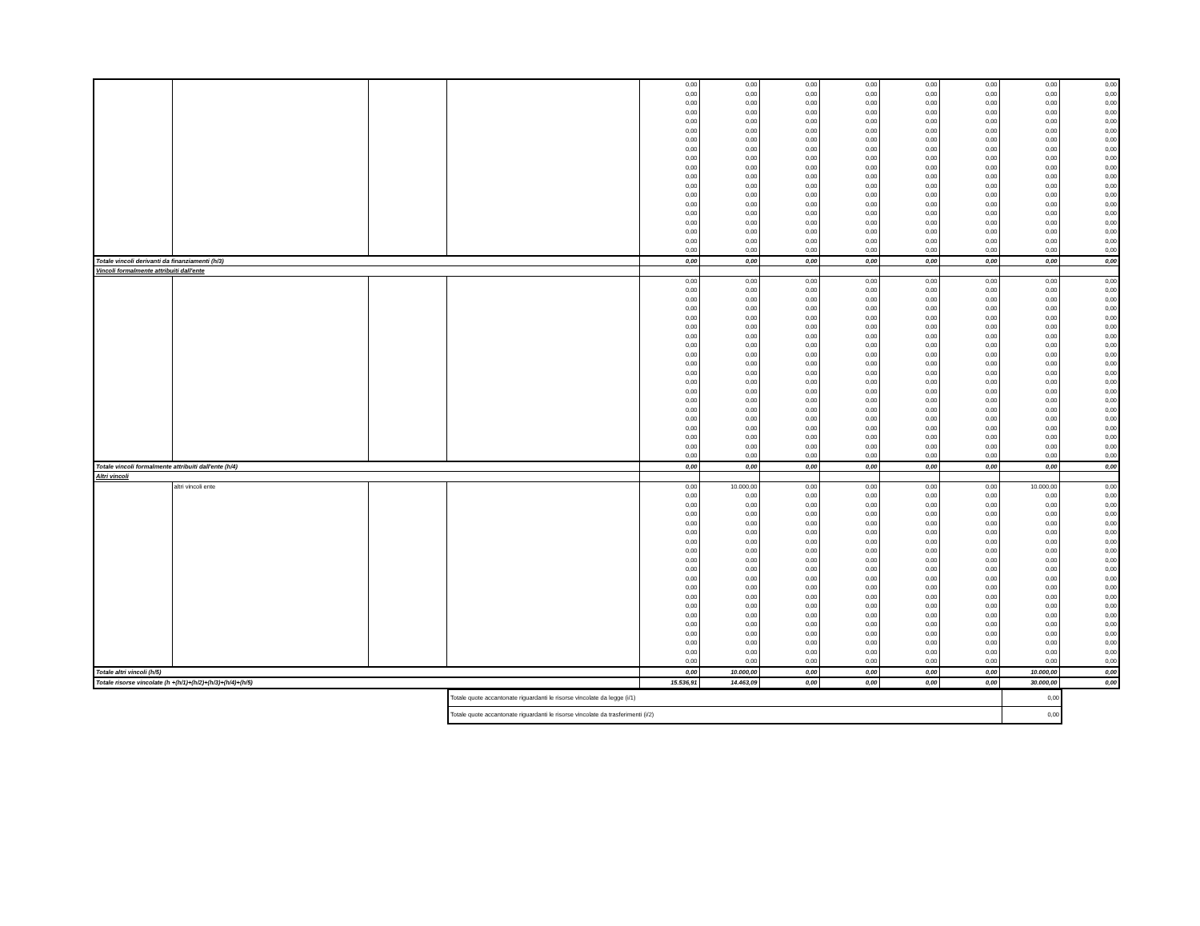| | | | | 0,00 | 0,00 | 0,00 | 0,00 | 0,00 | 0,00 | 0,00 | 0,00 |
| | | | | 0,00 | 0,00 | 0,00 | 0,00 | 0,00 | 0,00 | 0,00 | 0,00 |
| | | | | 0,00 | 0,00 | 0,00 | 0,00 | 0,00 | 0,00 | 0,00 | 0,00 |
| | | | | 0,00 | 0,00 | 0,00 | 0,00 | 0,00 | 0,00 | 0,00 | 0,00 |
| | | | | 0,00 | 0,00 | 0,00 | 0,00 | 0,00 | 0,00 | 0,00 | 0,00 |
| | | | | 0,00 | 0,00 | 0,00 | 0,00 | 0,00 | 0,00 | 0,00 | 0,00 |
| | | | | 0,00 | 0,00 | 0,00 | 0,00 | 0,00 | 0,00 | 0,00 | 0,00 |
| | | | | 0,00 | 0,00 | 0,00 | 0,00 | 0,00 | 0,00 | 0,00 | 0,00 |
| | | | | 0,00 | 0,00 | 0,00 | 0,00 | 0,00 | 0,00 | 0,00 | 0,00 |
| | | | | 0,00 | 0,00 | 0,00 | 0,00 | 0,00 | 0,00 | 0,00 | 0,00 |
| | | | | 0,00 | 0,00 | 0,00 | 0,00 | 0,00 | 0,00 | 0,00 | 0,00 |
| | | | | 0,00 | 0,00 | 0,00 | 0,00 | 0,00 | 0,00 | 0,00 | 0,00 |
| | | | | 0,00 | 0,00 | 0,00 | 0,00 | 0,00 | 0,00 | 0,00 | 0,00 |
| | | | | 0,00 | 0,00 | 0,00 | 0,00 | 0,00 | 0,00 | 0,00 | 0,00 |
| | | | | 0,00 | 0,00 | 0,00 | 0,00 | 0,00 | 0,00 | 0,00 | 0,00 |
| | | | | 0,00 | 0,00 | 0,00 | 0,00 | 0,00 | 0,00 | 0,00 | 0,00 |
| | | | | 0,00 | 0,00 | 0,00 | 0,00 | 0,00 | 0,00 | 0,00 | 0,00 |
| | | | | 0,00 | 0,00 | 0,00 | 0,00 | 0,00 | 0,00 | 0,00 | 0,00 |
| | | | | 0,00 | 0,00 | 0,00 | 0,00 | 0,00 | 0,00 | 0,00 | 0,00 |
| Totale vincoli derivanti da finanziamenti (h/3) | | | | 0,00 | 0,00 | 0,00 | 0,00 | 0,00 | 0,00 | 0,00 | 0,00 |
| Vincoli formalmente attribuiti dall'ente | | | | | | | | | | | |
| | | | | 0,00 | 0,00 | 0,00 | 0,00 | 0,00 | 0,00 | 0,00 | 0,00 |
| | | | | 0,00 | 0,00 | 0,00 | 0,00 | 0,00 | 0,00 | 0,00 | 0,00 |
| | | | | 0,00 | 0,00 | 0,00 | 0,00 | 0,00 | 0,00 | 0,00 | 0,00 |
| | | | | 0,00 | 0,00 | 0,00 | 0,00 | 0,00 | 0,00 | 0,00 | 0,00 |
| | | | | 0,00 | 0,00 | 0,00 | 0,00 | 0,00 | 0,00 | 0,00 | 0,00 |
| | | | | 0,00 | 0,00 | 0,00 | 0,00 | 0,00 | 0,00 | 0,00 | 0,00 |
| | | | | 0,00 | 0,00 | 0,00 | 0,00 | 0,00 | 0,00 | 0,00 | 0,00 |
| | | | | 0,00 | 0,00 | 0,00 | 0,00 | 0,00 | 0,00 | 0,00 | 0,00 |
| | | | | 0,00 | 0,00 | 0,00 | 0,00 | 0,00 | 0,00 | 0,00 | 0,00 |
| | | | | 0,00 | 0,00 | 0,00 | 0,00 | 0,00 | 0,00 | 0,00 | 0,00 |
| | | | | 0,00 | 0,00 | 0,00 | 0,00 | 0,00 | 0,00 | 0,00 | 0,00 |
| | | | | 0,00 | 0,00 | 0,00 | 0,00 | 0,00 | 0,00 | 0,00 | 0,00 |
| | | | | 0,00 | 0,00 | 0,00 | 0,00 | 0,00 | 0,00 | 0,00 | 0,00 |
| | | | | 0,00 | 0,00 | 0,00 | 0,00 | 0,00 | 0,00 | 0,00 | 0,00 |
| | | | | 0,00 | 0,00 | 0,00 | 0,00 | 0,00 | 0,00 | 0,00 | 0,00 |
| | | | | 0,00 | 0,00 | 0,00 | 0,00 | 0,00 | 0,00 | 0,00 | 0,00 |
| | | | | 0,00 | 0,00 | 0,00 | 0,00 | 0,00 | 0,00 | 0,00 | 0,00 |
| | | | | 0,00 | 0,00 | 0,00 | 0,00 | 0,00 | 0,00 | 0,00 | 0,00 |
| | | | | 0,00 | 0,00 | 0,00 | 0,00 | 0,00 | 0,00 | 0,00 | 0,00 |
| | | | | 0,00 | 0,00 | 0,00 | 0,00 | 0,00 | 0,00 | 0,00 | 0,00 |
| Totale vincoli formalmente attribuiti dall'ente (h/4) | | | | 0,00 | 0,00 | 0,00 | 0,00 | 0,00 | 0,00 | 0,00 | 0,00 |
| Altri vincoli | | | | | | | | | | | |
| | altri vincoli ente | | | 0,00 | 10.000,00 | 0,00 | 0,00 | 0,00 | 0,00 | 10.000,00 | 0,00 |
| | | | | 0,00 | 0,00 | 0,00 | 0,00 | 0,00 | 0,00 | 0,00 | 0,00 |
| | | | | 0,00 | 0,00 | 0,00 | 0,00 | 0,00 | 0,00 | 0,00 | 0,00 |
| | | | | 0,00 | 0,00 | 0,00 | 0,00 | 0,00 | 0,00 | 0,00 | 0,00 |
| | | | | 0,00 | 0,00 | 0,00 | 0,00 | 0,00 | 0,00 | 0,00 | 0,00 |
| | | | | 0,00 | 0,00 | 0,00 | 0,00 | 0,00 | 0,00 | 0,00 | 0,00 |
| | | | | 0,00 | 0,00 | 0,00 | 0,00 | 0,00 | 0,00 | 0,00 | 0,00 |
| | | | | 0,00 | 0,00 | 0,00 | 0,00 | 0,00 | 0,00 | 0,00 | 0,00 |
| | | | | 0,00 | 0,00 | 0,00 | 0,00 | 0,00 | 0,00 | 0,00 | 0,00 |
| | | | | 0,00 | 0,00 | 0,00 | 0,00 | 0,00 | 0,00 | 0,00 | 0,00 |
| | | | | 0,00 | 0,00 | 0,00 | 0,00 | 0,00 | 0,00 | 0,00 | 0,00 |
| | | | | 0,00 | 0,00 | 0,00 | 0,00 | 0,00 | 0,00 | 0,00 | 0,00 |
| | | | | 0,00 | 0,00 | 0,00 | 0,00 | 0,00 | 0,00 | 0,00 | 0,00 |
| | | | | 0,00 | 0,00 | 0,00 | 0,00 | 0,00 | 0,00 | 0,00 | 0,00 |
| | | | | 0,00 | 0,00 | 0,00 | 0,00 | 0,00 | 0,00 | 0,00 | 0,00 |
| | | | | 0,00 | 0,00 | 0,00 | 0,00 | 0,00 | 0,00 | 0,00 | 0,00 |
| | | | | 0,00 | 0,00 | 0,00 | 0,00 | 0,00 | 0,00 | 0,00 | 0,00 |
| | | | | 0,00 | 0,00 | 0,00 | 0,00 | 0,00 | 0,00 | 0,00 | 0,00 |
| | | | | 0,00 | 0,00 | 0,00 | 0,00 | 0,00 | 0,00 | 0,00 | 0,00 |
| | | | | 0,00 | 0,00 | 0,00 | 0,00 | 0,00 | 0,00 | 0,00 | 0,00 |
| Totale altri vincoli (h/5) | | | | 0,00 | 10.000,00 | 0,00 | 0,00 | 0,00 | 0,00 | 10.000,00 | 0,00 |
| Totale risorse vincolate (h +(h/1)+(h/2)+(h/3)+(h/4)+(h/5) | | | | 15.536,91 | 14.463,09 | 0,00 | 0,00 | 0,00 | 0,00 | 30.000,00 | 0,00 |
| Totale quote accantonate riguardanti le risorse vincolate da legge (i/1) | 0,00 |
| Totale quote accantonate riguardanti le risorse vincolate da trasferimenti (i/2) | 0,00 |